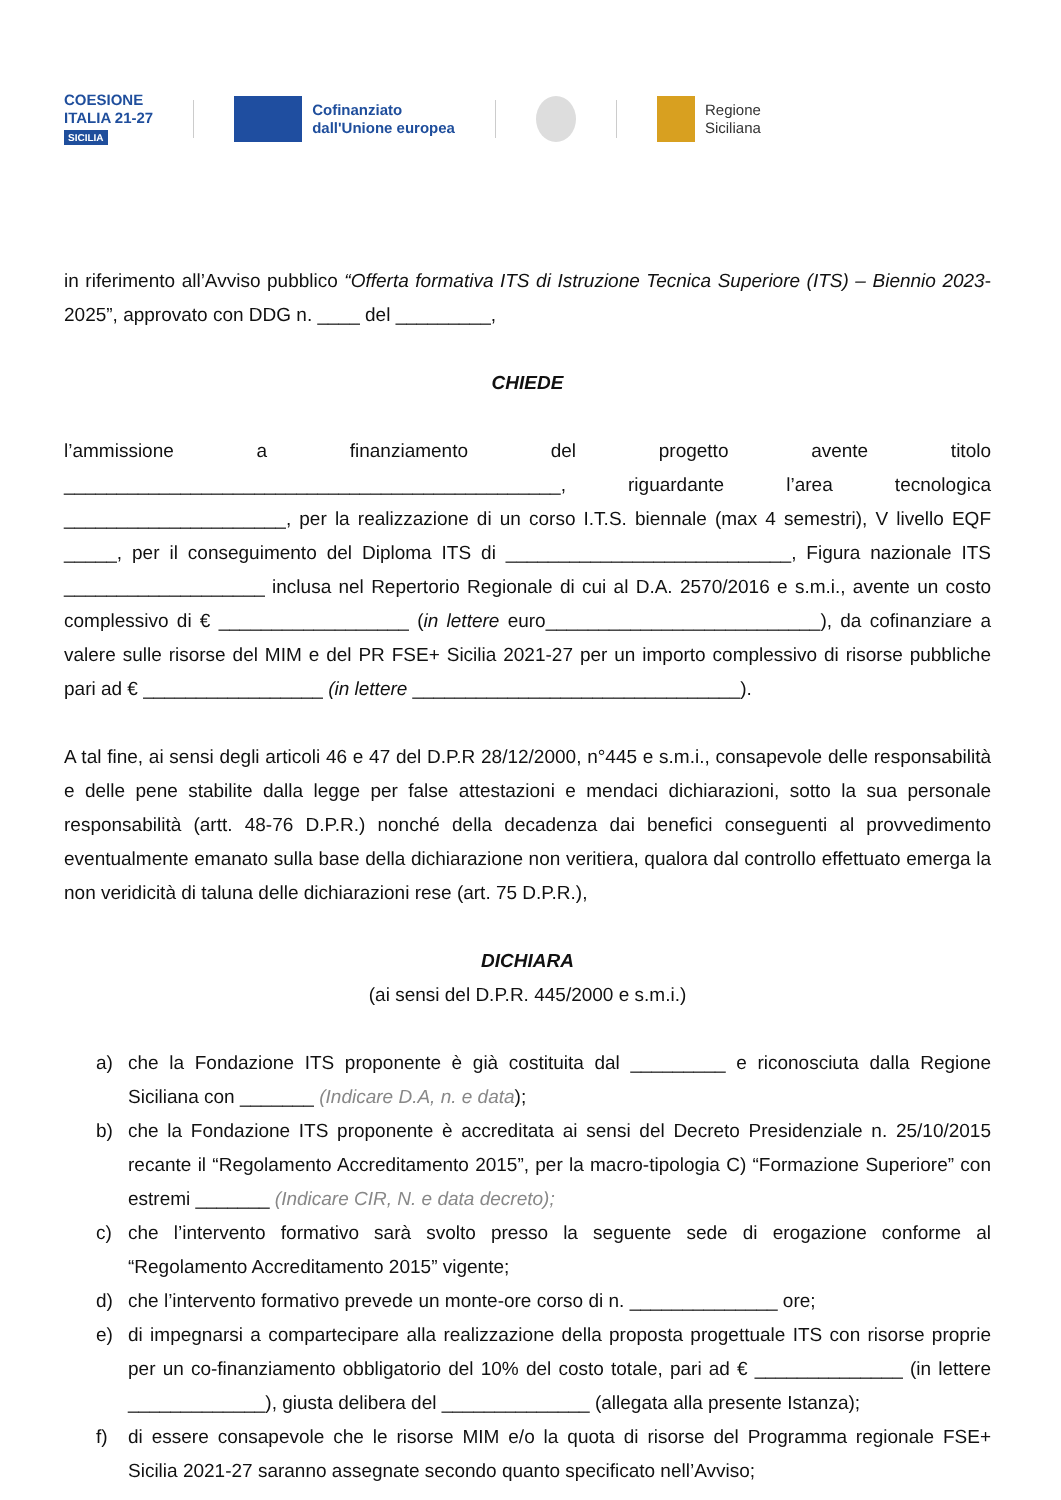COESIONE
ITALIA 21-27
SICILIA
Cofinanziato
dall'Unione europea
Regione
Siciliana
in riferimento all’Avviso pubblico “Offerta formativa ITS di Istruzione Tecnica Superiore (ITS) – Biennio 2023-2025”, approvato con DDG n. ____ del _________,
CHIEDE
l’ammissione a finanziamento del progetto avente titolo _______________________________________________, riguardante l’area tecnologica _____________________, per la realizzazione di un corso I.T.S. biennale (max 4 semestri), V livello EQF _____, per il conseguimento del Diploma ITS di ___________________________, Figura nazionale ITS ___________________ inclusa nel Repertorio Regionale di cui al D.A. 2570/2016 e s.m.i., avente un costo complessivo di € __________________ (in lettere euro__________________________), da cofinanziare a valere sulle risorse del MIM e del PR FSE+ Sicilia 2021-27 per un importo complessivo di risorse pubbliche pari ad € _________________ (in lettere _______________________________).
A tal fine, ai sensi degli articoli 46 e 47 del D.P.R 28/12/2000, n°445 e s.m.i., consapevole delle responsabilità e delle pene stabilite dalla legge per false attestazioni e mendaci dichiarazioni, sotto la sua personale responsabilità (artt. 48-76 D.P.R.) nonché della decadenza dai benefici conseguenti al provvedimento eventualmente emanato sulla base della dichiarazione non veritiera, qualora dal controllo effettuato emerga la non veridicità di taluna delle dichiarazioni rese (art. 75 D.P.R.),
DICHIARA
(ai sensi del D.P.R. 445/2000 e s.m.i.)
a) che la Fondazione ITS proponente è già costituita dal _________ e riconosciuta dalla Regione Siciliana con _______ (Indicare D.A, n. e data);
b) che la Fondazione ITS proponente è accreditata ai sensi del Decreto Presidenziale n. 25/10/2015 recante il “Regolamento Accreditamento 2015”, per la macro-tipologia C) “Formazione Superiore” con estremi _______ (Indicare CIR, N. e data decreto);
c) che l’intervento formativo sarà svolto presso la seguente sede di erogazione conforme al “Regolamento Accreditamento 2015” vigente;
d) che l’intervento formativo prevede un monte-ore corso di n. ______________ ore;
e) di impegnarsi a compartecipare alla realizzazione della proposta progettuale ITS con risorse proprie per un co-finanziamento obbligatorio del 10% del costo totale, pari ad € ______________ (in lettere _____________), giusta delibera del ______________ (allegata alla presente Istanza);
f) di essere consapevole che le risorse MIM e/o la quota di risorse del Programma regionale FSE+ Sicilia 2021-27 saranno assegnate secondo quanto specificato nell’Avviso;